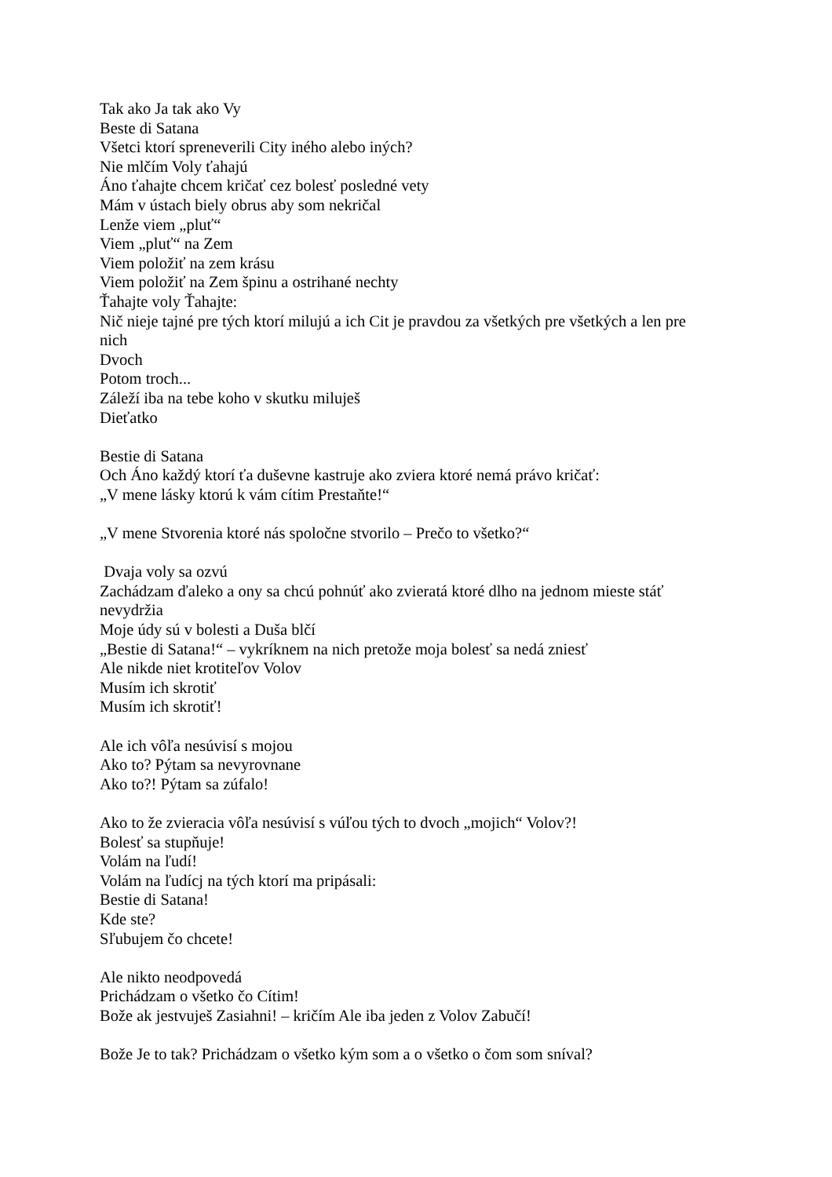Tak ako Ja tak ako Vy
Beste di Satana
Všetci ktorí spreneverili City iného alebo iných?
Nie mlčím Voly ťahajú
Áno ťahajte chcem kričať cez bolesť posledné vety
Mám v ústach biely obrus aby som nekričal
Lenže viem „pluť“
Viem „pluť“ na Zem
Viem položiť na zem krásu
Viem položiť na Zem špinu a ostrihané nechty
Ťahajte voly Ťahajte:
Nič nieje tajné pre tých ktorí milujú a ich Cit je pravdou za všetkých pre všetkých a len pre nich
Dvoch
Potom troch...
Záleží iba na tebe koho v skutku miluješ
Dieťatko
Bestie di Satana
Och Áno každý ktorí ťa duševne kastruje ako zviera ktoré nemá právo kričať:
„V mene lásky ktorú k vám cítim Prestaňte!“
„V mene Stvorenia ktoré nás spoločne stvorilo – Prečo to všetko?“
Dvaja voly sa ozvú
Zachádzam ďaleko a ony sa chcú pohnúť ako zvieratá ktoré dlho na jednom mieste stáť nevydržia
Moje údy sú v bolesti a Duša blčí
„Bestie di Satana!“ – vykríknem na nich pretože moja bolesť sa nedá zniesť
Ale nikde niet krotiteľov Volov
Musím ich skrotiť
Musím ich skrotiť!
Ale ich vôľa nesúvisí s mojou
Ako to? Pýtam sa nevyrovnane
Ako to?! Pýtam sa zúfalo!
Ako to že zvieracia vôľa nesúvisí s vúľou tých to dvoch „mojich“ Volov?!
Bolesť sa stupňuje!
Volám na ľudí!
Volám na ľudícj na tých ktorí ma pripásali:
Bestie di Satana!
Kde ste?
Sľubujem čo chcete!
Ale nikto neodpovedá
Prichádzam o všetko čo Cítim!
Bože ak jestvuješ Zasiahni! – kričím Ale iba jeden z Volov Zabučí!
Bože Je to tak? Prichádzam o všetko kým som a o všetko o čom som sníval?